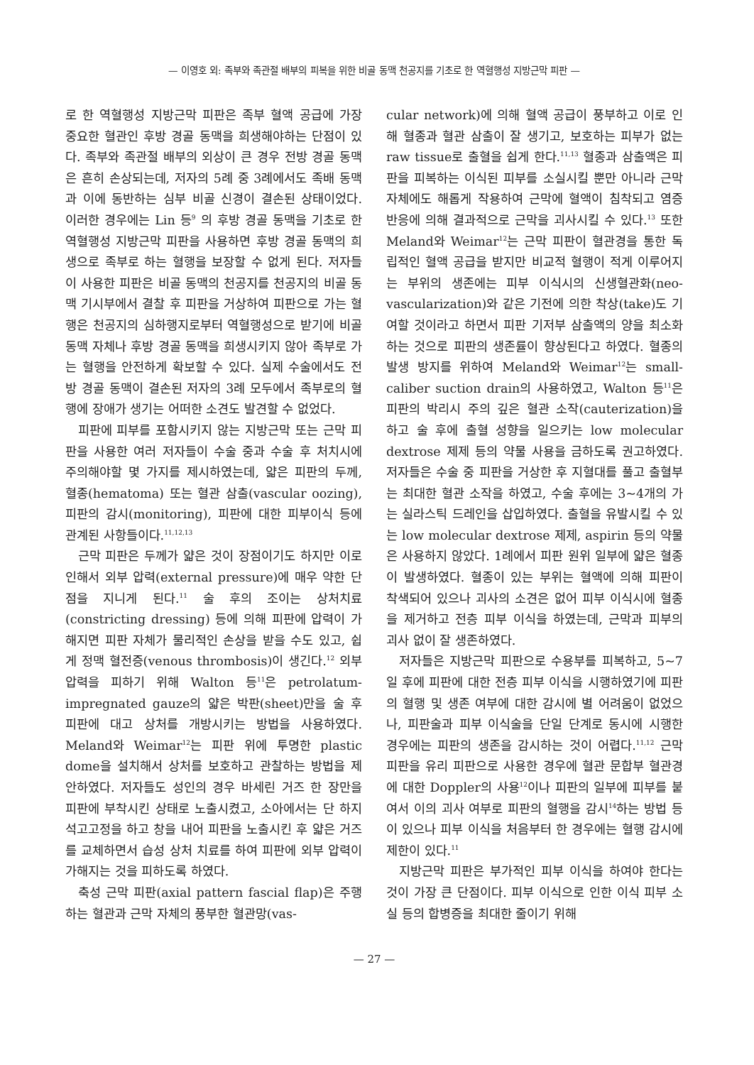— 이영호 외: 족부와 족관절 배부의 피복을 위한 비골 동맥 천공지를 기초로 한 역혈행성 지방근막 피판 —
로 한 역혈행성 지방근막 피판은 족부 혈액 공급에 가장 중요한 혈관인 후방 경골 동맥을 희생해야하는 단점이 있다. 족부와 족관절 배부의 외상이 큰 경우 전방 경골 동맥은 흔히 손상되는데, 저자의 5례 중 3례에서도 족배 동맥과 이에 동반하는 심부 비골 신경이 결손된 상태이었다. 이러한 경우에는 Lin 등<sup>9</sup> 의 후방 경골 동맥을 기초로 한 역혈행성 지방근막 피판을 사용하면 후방 경골 동맥의 희생으로 족부로 하는 혈행을 보장할 수 없게 된다. 저자들이 사용한 피판은 비골 동맥의 천공지를 천공지의 비골 동맥 기시부에서 결찰 후 피판을 거상하여 피판으로 가는 혈행은 천공지의 심하행지로부터 역혈행성으로 받기에 비골 동맥 자체나 후방 경골 동맥을 희생시키지 않아 족부로 가는 혈행을 안전하게 확보할 수 있다. 실제 수술에서도 전방 경골 동맥이 결손된 저자의 3례 모두에서 족부로의 혈행에 장애가 생기는 어떠한 소견도 발견할 수 없었다.
피판에 피부를 포함시키지 않는 지방근막 또는 근막 피판을 사용한 여러 저자들이 수술 중과 수술 후 처치시에 주의해야할 몇 가지를 제시하였는데, 얇은 피판의 두께, 혈종(hematoma) 또는 혈관 삼출(vascular oozing), 피판의 감시(monitoring), 피판에 대한 피부이식 등에 관계된 사항들이다.<sup>11,12,13</sup>
근막 피판은 두께가 얇은 것이 장점이기도 하지만 이로 인해서 외부 압력(external pressure)에 매우 약한 단점을 지니게 된다.<sup>11</sup> 술 후의 조이는 상처치료(constricting dressing) 등에 의해 피판에 압력이 가해지면 피판 자체가 물리적인 손상을 받을 수도 있고, 쉽게 정맥 혈전증(venous thrombosis)이 생긴다.<sup>12</sup> 외부 압력을 피하기 위해 Walton 등<sup>11</sup>은 petrolatum-impregnated gauze의 얇은 박판(sheet)만을 술 후 피판에 대고 상처를 개방시키는 방법을 사용하였다. Meland와 Weimar<sup>12</sup>는 피판 위에 투명한 plastic dome을 설치해서 상처를 보호하고 관찰하는 방법을 제안하였다. 저자들도 성인의 경우 바세린 거즈 한 장만을 피판에 부착시킨 상태로 노출시켰고, 소아에서는 단 하지 석고고정을 하고 창을 내어 피판을 노출시킨 후 얇은 거즈를 교체하면서 습성 상처 치료를 하여 피판에 외부 압력이 가해지는 것을 피하도록 하였다.
축성 근막 피판(axial pattern fascial flap)은 주행하는 혈관과 근막 자체의 풍부한 혈관망(vas-
cular network)에 의해 혈액 공급이 풍부하고 이로 인해 혈종과 혈관 삼출이 잘 생기고, 보호하는 피부가 없는 raw tissue로 출혈을 쉽게 한다.<sup>11,13</sup> 혈종과 삼출액은 피판을 피복하는 이식된 피부를 소실시킬 뿐만 아니라 근막 자체에도 해롭게 작용하여 근막에 혈액이 침착되고 염증 반응에 의해 결과적으로 근막을 괴사시킬 수 있다.<sup>13</sup> 또한 Meland와 Weimar<sup>12</sup>는 근막 피판이 혈관경을 통한 독립적인 혈액 공급을 받지만 비교적 혈행이 적게 이루어지는 부위의 생존에는 피부 이식시의 신생혈관화(neo-vascularization)와 같은 기전에 의한 착상(take)도 기여할 것이라고 하면서 피판 기저부 삼출액의 양을 최소화하는 것으로 피판의 생존률이 향상된다고 하였다. 혈종의 발생 방지를 위하여 Meland와 Weimar<sup>12</sup>는 small-caliber suction drain의 사용하였고, Walton 등<sup>11</sup>은 피판의 박리시 주의 깊은 혈관 소작(cauterization)을 하고 술 후에 출혈 성향을 일으키는 low molecular dextrose 제제 등의 약물 사용을 금하도록 권고하였다. 저자들은 수술 중 피판을 거상한 후 지혈대를 풀고 출혈부는 최대한 혈관 소작을 하였고, 수술 후에는 3~4개의 가는 실라스틱 드레인을 삽입하였다. 출혈을 유발시킬 수 있는 low molecular dextrose 제제, aspirin 등의 약물은 사용하지 않았다. 1례에서 피판 원위 일부에 얇은 혈종이 발생하였다. 혈종이 있는 부위는 혈액에 의해 피판이 착색되어 있으나 괴사의 소견은 없어 피부 이식시에 혈종을 제거하고 전층 피부 이식을 하였는데, 근막과 피부의 괴사 없이 잘 생존하였다.
저자들은 지방근막 피판으로 수용부를 피복하고, 5~7일 후에 피판에 대한 전층 피부 이식을 시행하였기에 피판의 혈행 및 생존 여부에 대한 감시에 별 어려움이 없었으나, 피판술과 피부 이식술을 단일 단계로 동시에 시행한 경우에는 피판의 생존을 감시하는 것이 어렵다.<sup>11,12</sup> 근막 피판을 유리 피판으로 사용한 경우에 혈관 문합부 혈관경에 대한 Doppler의 사용<sup>12</sup>이나 피판의 일부에 피부를 붙여서 이의 괴사 여부로 피판의 혈행을 감시<sup>14</sup>하는 방법 등이 있으나 피부 이식을 처음부터 한 경우에는 혈행 감시에 제한이 있다.<sup>11</sup>
지방근막 피판은 부가적인 피부 이식을 하여야 한다는 것이 가장 큰 단점이다. 피부 이식으로 인한 이식 피부 소실 등의 합병증을 최대한 줄이기 위해
— 27 —